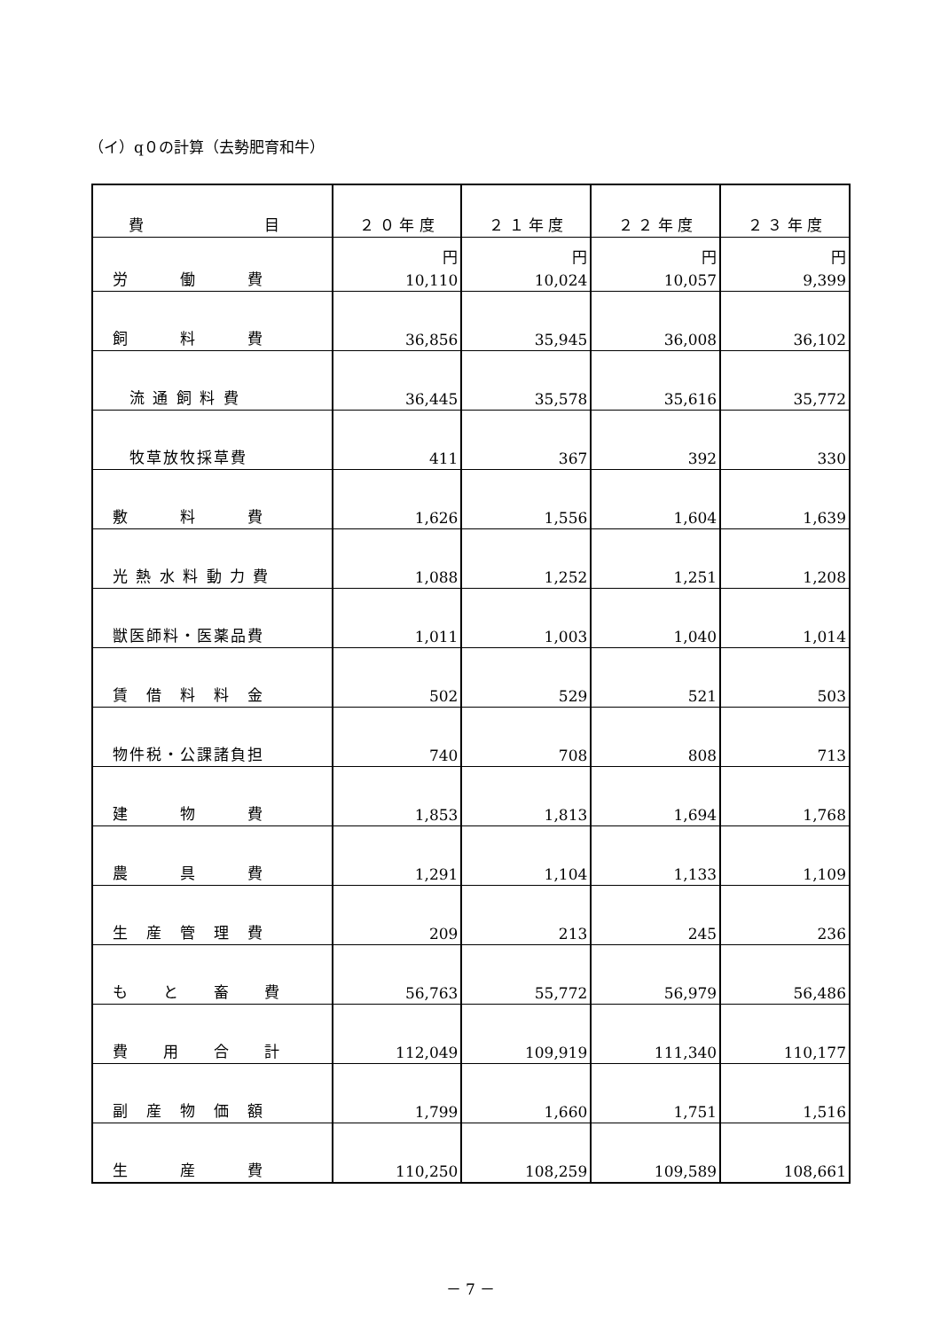（イ）q０の計算（去勢肥育和牛）
| 費 目 | ２ ０ 年 度 | ２ １ 年 度 | ２ ２ 年 度 | ２ ３ 年 度 |
| --- | --- | --- | --- | --- |
| 労 働 費 | 円 10,110 | 円 10,024 | 円 10,057 | 円 9,399 |
| 飼 料 費 | 36,856 | 35,945 | 36,008 | 36,102 |
| 流 通 飼 料 費 | 36,445 | 35,578 | 35,616 | 35,772 |
| 牧草放牧採草費 | 411 | 367 | 392 | 330 |
| 敷 料 費 | 1,626 | 1,556 | 1,604 | 1,639 |
| 光 熱 水 料 動 力 費 | 1,088 | 1,252 | 1,251 | 1,208 |
| 獣医師料・医薬品費 | 1,011 | 1,003 | 1,040 | 1,014 |
| 賃 借 料 料 金 | 502 | 529 | 521 | 503 |
| 物件税・公課諸負担 | 740 | 708 | 808 | 713 |
| 建 物 費 | 1,853 | 1,813 | 1,694 | 1,768 |
| 農 具 費 | 1,291 | 1,104 | 1,133 | 1,109 |
| 生 産 管 理 費 | 209 | 213 | 245 | 236 |
| も と 畜 費 | 56,763 | 55,772 | 56,979 | 56,486 |
| 費 用 合 計 | 112,049 | 109,919 | 111,340 | 110,177 |
| 副 産 物 価 額 | 1,799 | 1,660 | 1,751 | 1,516 |
| 生 産 費 | 110,250 | 108,259 | 109,589 | 108,661 |
－ 7 －